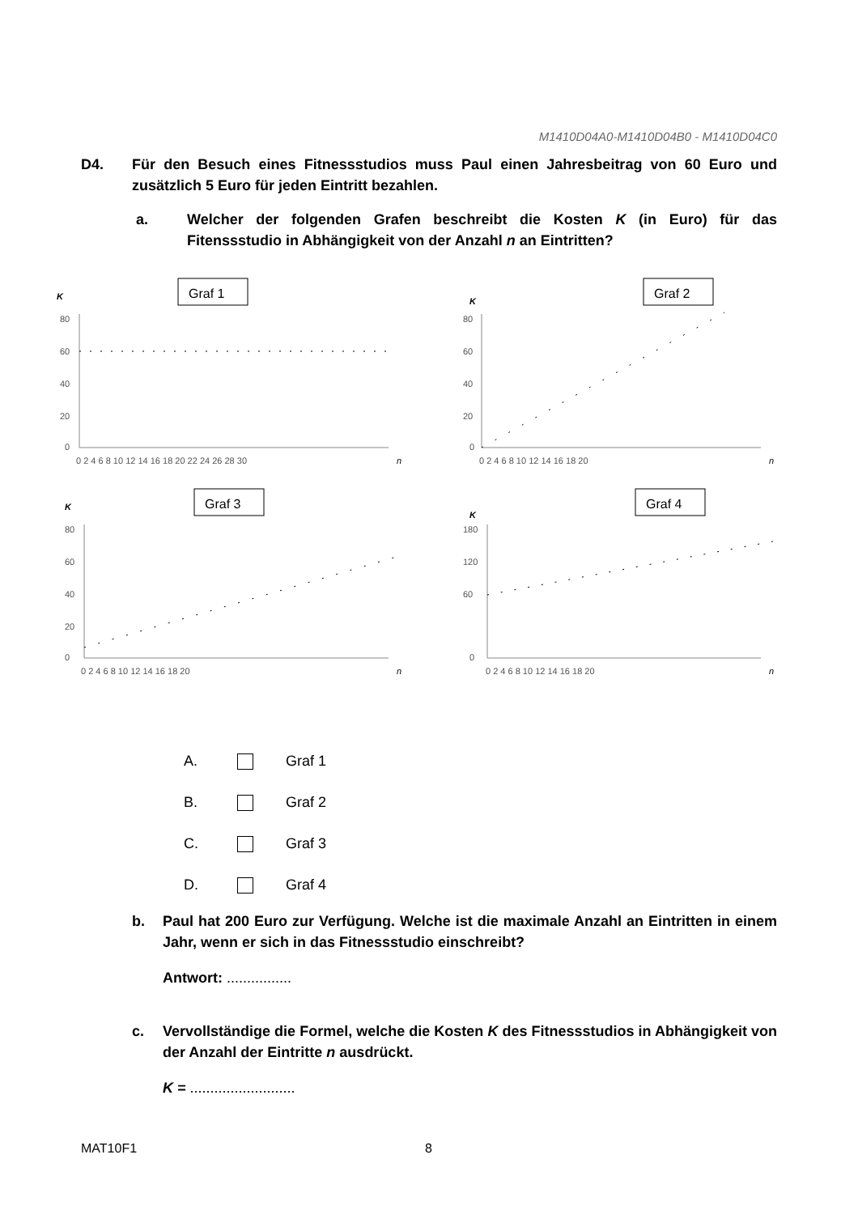M1410D04A0-M1410D04B0 - M1410D04C0
D4. Für den Besuch eines Fitnessstudios muss Paul einen Jahresbeitrag von 60 Euro und zusätzlich 5 Euro für jeden Eintritt bezahlen.
a. Welcher der folgenden Grafen beschreibt die Kosten K (in Euro) für das Fitenssstudio in Abhängigkeit von der Anzahl n an Eintritten?
Graf 1
K
80
60
40
20
0
0 2 4 6 8 10 12 14 16 18 20 22 24 26 28 30
n
Graf 2
K
80
60
40
20
0
0 2 4 6 8 10 12 14 16 18 20
n
Graf 3
K
80
60
40
20
0
0 2 4 6 8 10 12 14 16 18 20
n
Graf 4
K
180
120
60
0
0 2 4 6 8 10 12 14 16 18 20
n
A. Graf 1
B. Graf 2
C. Graf 3
D. Graf 4
b. Paul hat 200 Euro zur Verfügung. Welche ist die maximale Anzahl an Eintritten in einem Jahr, wenn er sich in das Fitnessstudio einschreibt?
Antwort: ................
c. Vervollständige die Formel, welche die Kosten K des Fitnessstudios in Abhängigkeit von der Anzahl der Eintritte n ausdrückt.
K = ..........................
MAT10F1 8